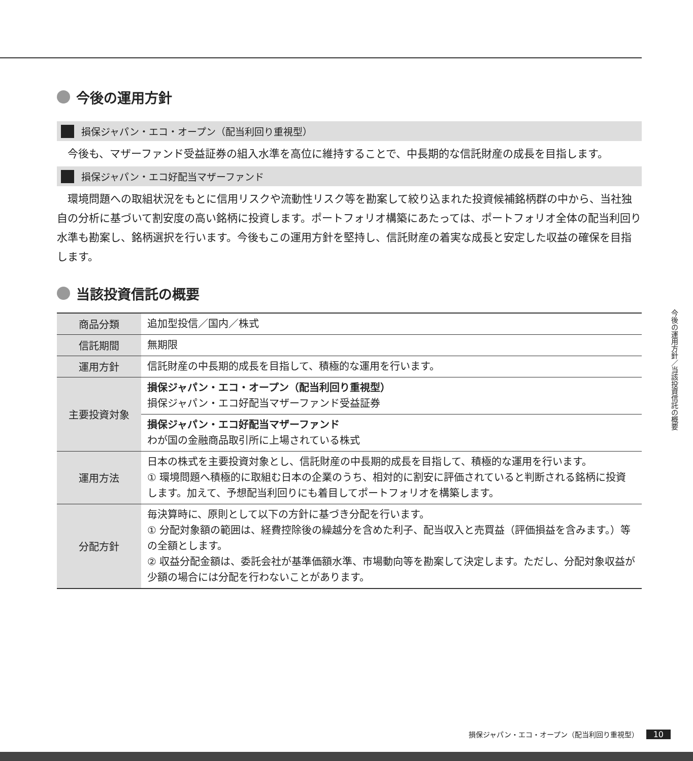今後の運用方針
損保ジャパン・エコ・オープン（配当利回り重視型）
今後も、マザーファンド受益証券の組入水準を高位に維持することで、中長期的な信託財産の成長を目指します。
損保ジャパン・エコ好配当マザーファンド
環境問題への取組状況をもとに信用リスクや流動性リスク等を勘案して絞り込まれた投資候補銘柄群の中から、当社独自の分析に基づいて割安度の高い銘柄に投資します。ポートフォリオ構築にあたっては、ポートフォリオ全体の配当利回り水準も勘案し、銘柄選択を行います。今後もこの運用方針を堅持し、信託財産の着実な成長と安定した収益の確保を目指します。
当該投資信託の概要
| 商品分類 | 追加型投信／国内／株式 |
| 信託期間 | 無期限 |
| 運用方針 | 信託財産の中長期的成長を目指して、積極的な運用を行います。 |
| 主要投資対象 | 損保ジャパン・エコ・オープン（配当利回り重視型） 損保ジャパン・エコ好配当マザーファンド受益証券 |
| | 損保ジャパン・エコ好配当マザーファンド わが国の金融商品取引所に上場されている株式 |
| 運用方法 | 日本の株式を主要投資対象とし、信託財産の中長期的成長を目指して、積極的な運用を行います。 ① 環境問題へ積極的に取組む日本の企業のうち、相対的に割安に評価されていると判断される銘柄に投資します。加えて、予想配当利回りにも着目してポートフォリオを構築します。 |
| 分配方針 | 毎決算時に、原則として以下の方針に基づき分配を行います。 ① 分配対象額の範囲は、経費控除後の繰越分を含めた利子、配当収入と売買益（評価損益を含みます。）等の全額とします。 ② 収益分配金額は、委託会社が基準価額水準、市場動向等を勘案して決定します。ただし、分配対象収益が少額の場合には分配を行わないことがあります。 |
今後の運用方針／当該投資信託の概要
損保ジャパン・エコ・オープン（配当利回り重視型） 10